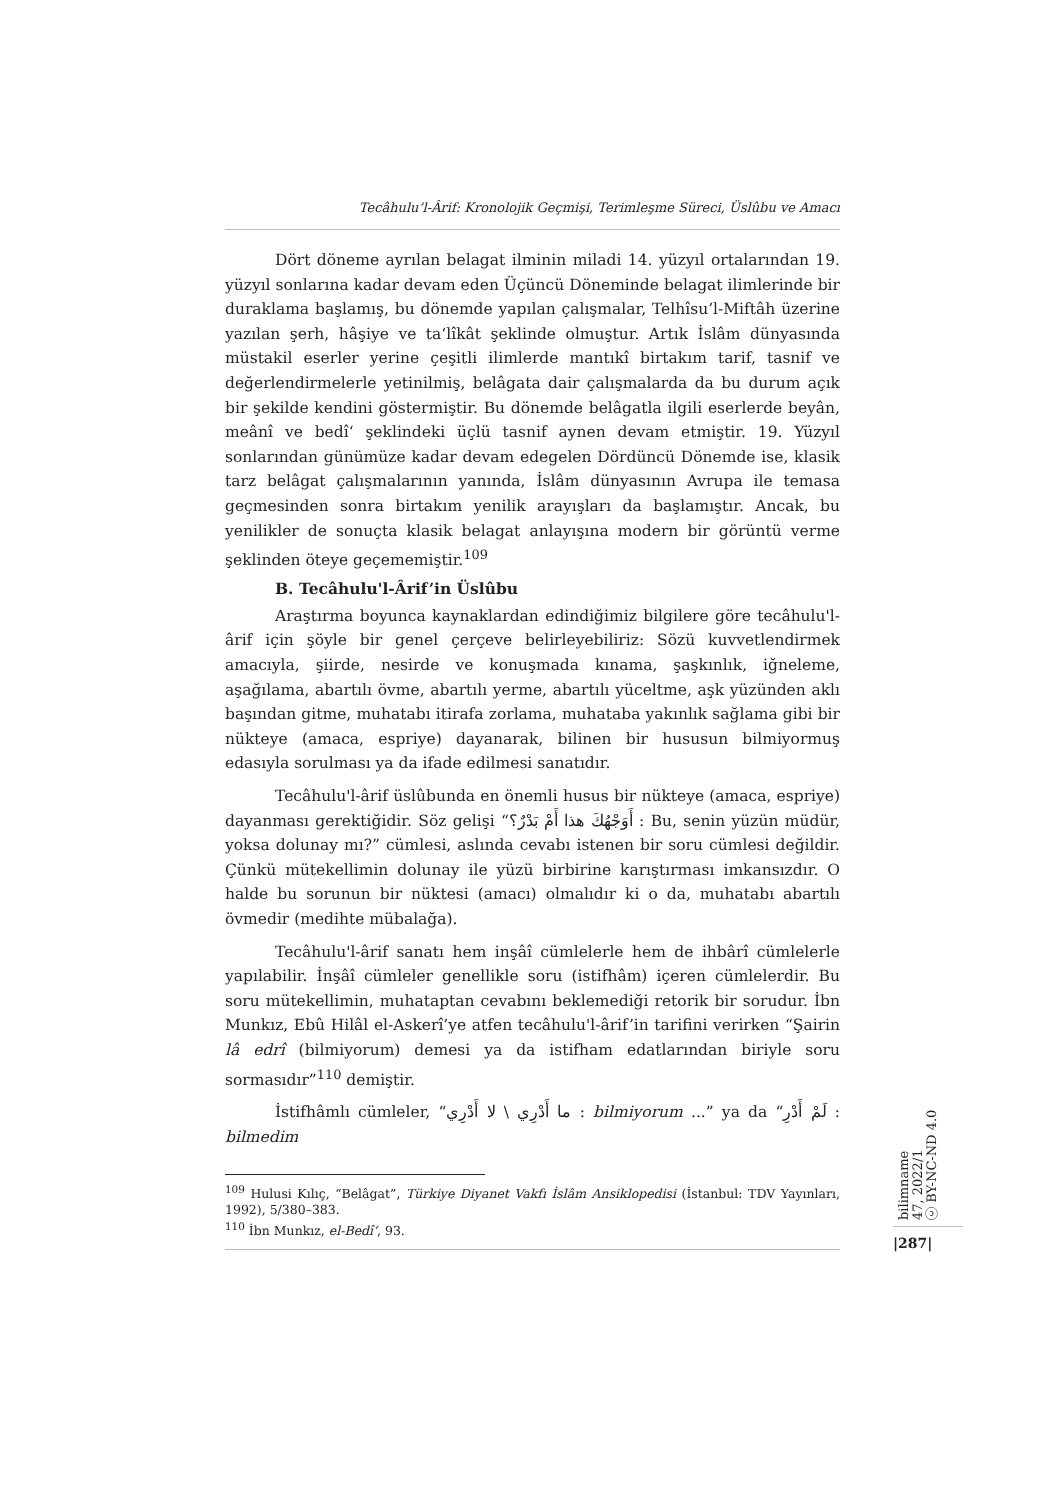Tecâhulu’l-Ârif: Kronolojik Geçmişi, Terimleşme Süreci, Üslûbu ve Amacı
Dört döneme ayrılan belagat ilminin miladi 14. yüzyıl ortalarından 19. yüzyıl sonlarına kadar devam eden Üçüncü Döneminde belagat ilimlerinde bir duraklama başlamış, bu dönemde yapılan çalışmalar, Telhîsu’l-Miftâh üzerine yazılan şerh, hâşiye ve ta‘lîkât şeklinde olmuştur. Artık İslâm dünyasında müstakil eserler yerine çeşitli ilimlerde mantıkî birtakım tarif, tasnif ve değerlendirmelerle yetinilmiş, belâgata dair çalışmalarda da bu durum açık bir şekilde kendini göstermiştir. Bu dönemde belâgatla ilgili eserlerde beyân, meânî ve bedî‘ şeklindeki üçlü tasnif aynen devam etmiştir. 19. Yüzyıl sonlarından günümüze kadar devam edegelen Dördüncü Dönemde ise, klasik tarz belâgat çalışmalarının yanında, İslâm dünyasının Avrupa ile temasa geçmesinden sonra birtakım yenilik arayışları da başlamıştır. Ancak, bu yenilikler de sonuçta klasik belagat anlayışına modern bir görüntü verme şeklinden öteye geçememiştir.<sup>109</sup>
B. Tecâhulu'l-Ârif’in Üslûbu
Araştırma boyunca kaynaklardan edindiğimiz bilgilere göre tecâhulu'l-ârif için şöyle bir genel çerçeve belirleyebiliriz: Sözü kuvvetlendirmek amacıyla, şiirde, nesirde ve konuşmada kınama, şaşkınlık, iğneleme, aşağılama, abartılı övme, abartılı yerme, abartılı yüceltme, aşk yüzünden aklı başından gitme, muhatabı itirafa zorlama, muhataba yakınlık sağlama gibi bir nükteye (amaca, espriye) dayanarak, bilinen bir hususun bilmiyormuş edasıyla sorulması ya da ifade edilmesi sanatıdır.
Tecâhulu'l-ârif üslûbunda en önemli husus bir nükteye (amaca, espriye) dayanması gerektiğidir. Söz gelişi “أَوَجْهُكَ هذا أَمْ بَدْرٌ؟ : Bu, senin yüzün müdür, yoksa dolunay mı?” cümlesi, aslında cevabı istenen bir soru cümlesi değildir. Çünkü mütekellimin dolunay ile yüzü birbirine karıştırması imkansızdır. O halde bu sorunun bir nüktesi (amacı) olmalıdır ki o da, muhatabı abartılı övmedir (medihte mübalağa).
Tecâhulu'l-ârif sanatı hem inşâî cümlelerle hem de ihbârî cümlelerle yapılabilir. İnşâî cümleler genellikle soru (istifhâm) içeren cümlelerdir. Bu soru mütekellimin, muhataptan cevabını beklemediği retorik bir sorudur. İbn Munkız, Ebû Hilâl el-Askerî’ye atfen tecâhulu'l-ârif’in tarifini verirken “Şairin lâ edrî (bilmiyorum) demesi ya da istifham edatlarından biriyle soru sormasıdır”<sup>110</sup> demiştir.
İstifhâmlı cümleler, “ما أَدْرِي \ لا أَدْرِي : bilmiyorum ...” ya da “لَمْ أَدْرِ : bilmedim
<sup>109</sup> Hulusi Kılıç, “Belâgat”, Türkiye Diyanet Vakfı İslâm Ansiklopedisi (İstanbul: TDV Yayınları, 1992), 5/380–383.
<sup>110</sup> İbn Munkız, el-Bedî‘, 93.
bilimname
47, 2022/1
ⓒ BY-NC-ND 4.0
|287|